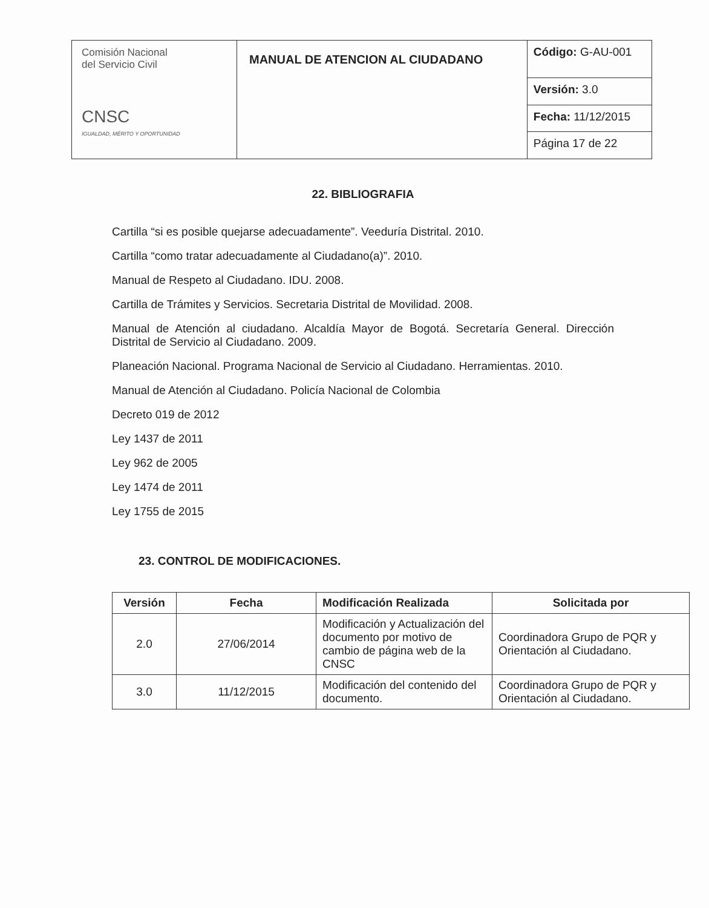| Comisión Nacional del Servicio Civil CNSC IGUALDAD, MÉRITO Y OPORTUNIDAD | MANUAL DE ATENCION AL CIUDADANO | Código: G-AU-001 |
| | | Versión: 3.0 |
| | | Fecha: 11/12/2015 |
| | | Página 17 de 22 |
22. BIBLIOGRAFIA
Cartilla “si es posible quejarse adecuadamente”. Veeduría Distrital. 2010.
Cartilla “como tratar adecuadamente al Ciudadano(a)”. 2010.
Manual de Respeto al Ciudadano. IDU. 2008.
Cartilla de Trámites y Servicios. Secretaria Distrital de Movilidad. 2008.
Manual de Atención al ciudadano. Alcaldía Mayor de Bogotá. Secretaría General. Dirección Distrital de Servicio al Ciudadano. 2009.
Planeación Nacional. Programa Nacional de Servicio al Ciudadano. Herramientas. 2010.
Manual de Atención al Ciudadano. Policía Nacional de Colombia
Decreto 019 de 2012
Ley 1437 de 2011
Ley 962 de 2005
Ley 1474 de 2011
Ley 1755 de 2015
23. CONTROL DE MODIFICACIONES.
| Versión | Fecha | Modificación Realizada | Solicitada por |
| --- | --- | --- | --- |
| 2.0 | 27/06/2014 | Modificación y Actualización del documento por motivo de cambio de página web de la CNSC | Coordinadora Grupo de PQR y Orientación al Ciudadano. |
| 3.0 | 11/12/2015 | Modificación del contenido del documento. | Coordinadora Grupo de PQR y Orientación al Ciudadano. |